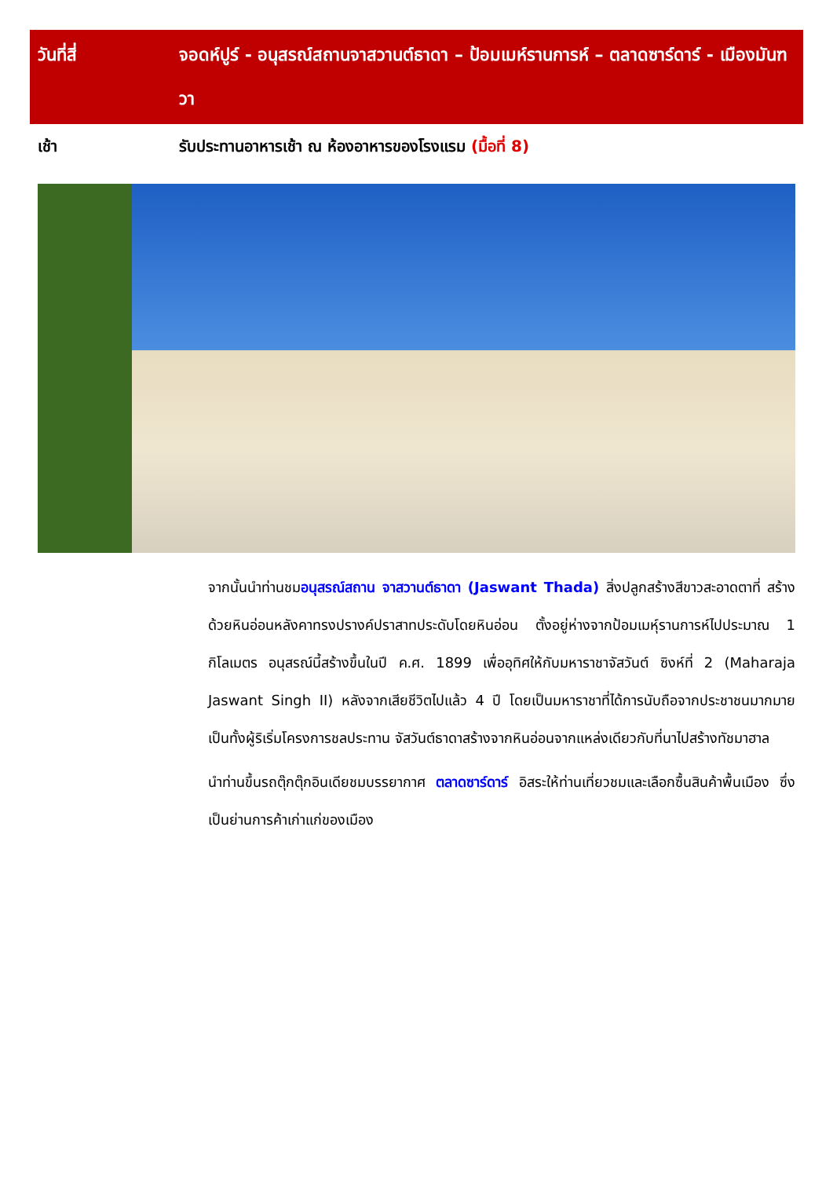| วันที่สี่ | จอดห์ปูร์ - อนุสรณ์สถานจาสวานต์ธาดา – ป้อมเมห์รานการห์ – ตลาดซาร์ดาร์ - เมืองมันฑวา |
| เช้า | รับประทานอาหารเช้า ณ ห้องอาหารของโรงแรม (มื้อที่ 8) |
จากนั้นนำท่านชมอนุสรณ์สถาน จาสวานต์ธาดา (Jaswant Thada) สิ่งปลูกสร้างสีขาวสะอาดตาที่ สร้างด้วยหินอ่อนหลังคาทรงปรางค์ปราสาทประดับโดยหินอ่อน ตั้งอยู่ห่างจากป้อมเมหุ์รานการห์ไปประมาณ 1 กิโลเมตร อนุสรณ์นี้สร้างขึ้นในปี ค.ศ. 1899 เพื่ออุทิศให้กับมหาราชาจัสวันต์ ซิงห์ที่ 2 (Maharaja Jaswant Singh II) หลังจากเสียชีวิตไปแล้ว 4 ปี โดยเป็นมหาราชาที่ได้การนับถือจากประชาชนมากมาย เป็นทั้งผู้ริเริ่มโครงการชลประทาน จัสวันต์ธาดาสร้างจากหินอ่อนจากแหล่งเดียวกับที่นาไปสร้างทัชมาฮาล
นำท่านขึ้นรถตุ๊กตุ๊กอินเดียชมบรรยากาศ ตลาดซาร์ดาร์ อิสระให้ท่านเที่ยวชมและเลือกซื้นสินค้าพื้นเมือง ซึ่งเป็นย่านการค้าเก่าแก่ของเมือง